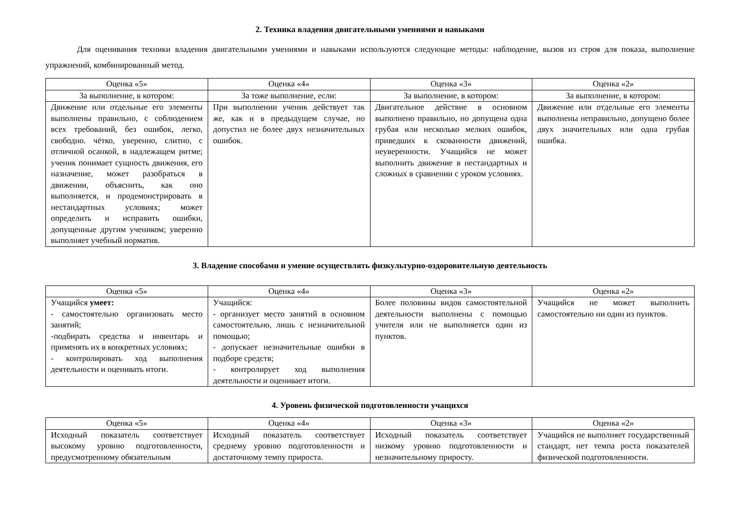2. Техника владения двигательными умениями и навыками
Для оценивания техники владения двигательными умениями и навыками используются следующие методы: наблюдение, вызов из строя для показа, выполнение упражнений, комбинированный метод.
| Оценка «5» | Оценка «4» | Оценка «3» | Оценка «2» |
| За выполнение, в котором: | За тоже выполнение, если: | За выполнение, в котором: | За выполнение, в котором: |
| Движение или отдельные его элементы выполнены правильно, с соблюдением всех требований, без ошибок, легко, свободно. чётко, уверенно, слитно, с отличной осанкой, в надлежащем ритме; ученик понимает сущность движения, его назначение, может разобраться в движении, объяснить, как оно выполняется, и продемонстрировать в нестандартных условиях; может определить и исправить ошибки, допущенные другим учеником; уверенно выполняет учебный норматив. | При выполнении ученик действует так же, как и в предыдущем случае, но допустил не более двух незначительных ошибок. | Двигательное действие в основном выполнено правильно, но допущена одна грубая или несколько мелких ошибок, приведших к скованности движений, неуверенности. Учащийся не может выполнить движение в нестандартных и сложных в сравнении с уроком условиях. | Движение или отдельные его элементы выполнены неправильно, допущено более двух значительных или одна грубая ошибка. |
3. Владение способами и умение осуществлять физкультурно-оздоровительную деятельность
| Оценка «5» | Оценка «4» | Оценка «3» | Оценка «2» |
| Учащийся умеет: - самостоятельно организовать место занятий; -подбирать средства и инвентарь и применять их в конкретных условиях; - контролировать ход выполнения деятельности и оценивать итоги. | Учащийся: - организует место занятий в основном самостоятельно, лишь с незначительной помощью; - допускает незначительные ошибки в подборе средств; - контролирует ход выполнения деятельности и оценивает итоги. | Более половины видов самостоятельной деятельности выполнены с помощью учителя или не выполняется один из пунктов. | Учащийся не может выполнить самостоятельно ни один из пунктов. |
4. Уровень физической подготовленности учащихся
| Оценка «5» | Оценка «4» | Оценка «3» | Оценка «2» |
| Исходный показатель соответствует высокому уровню подготовленности, предусмотренному обязательным | Исходный показатель соответствует среднему уровню подготовленности и достаточному темпу прироста. | Исходный показатель соответствует низкому уровню подготовленности и незначительному приросту. | Учащийся не выполняет государственный стандарт, нет темпа роста показателей физической подготовленности. |